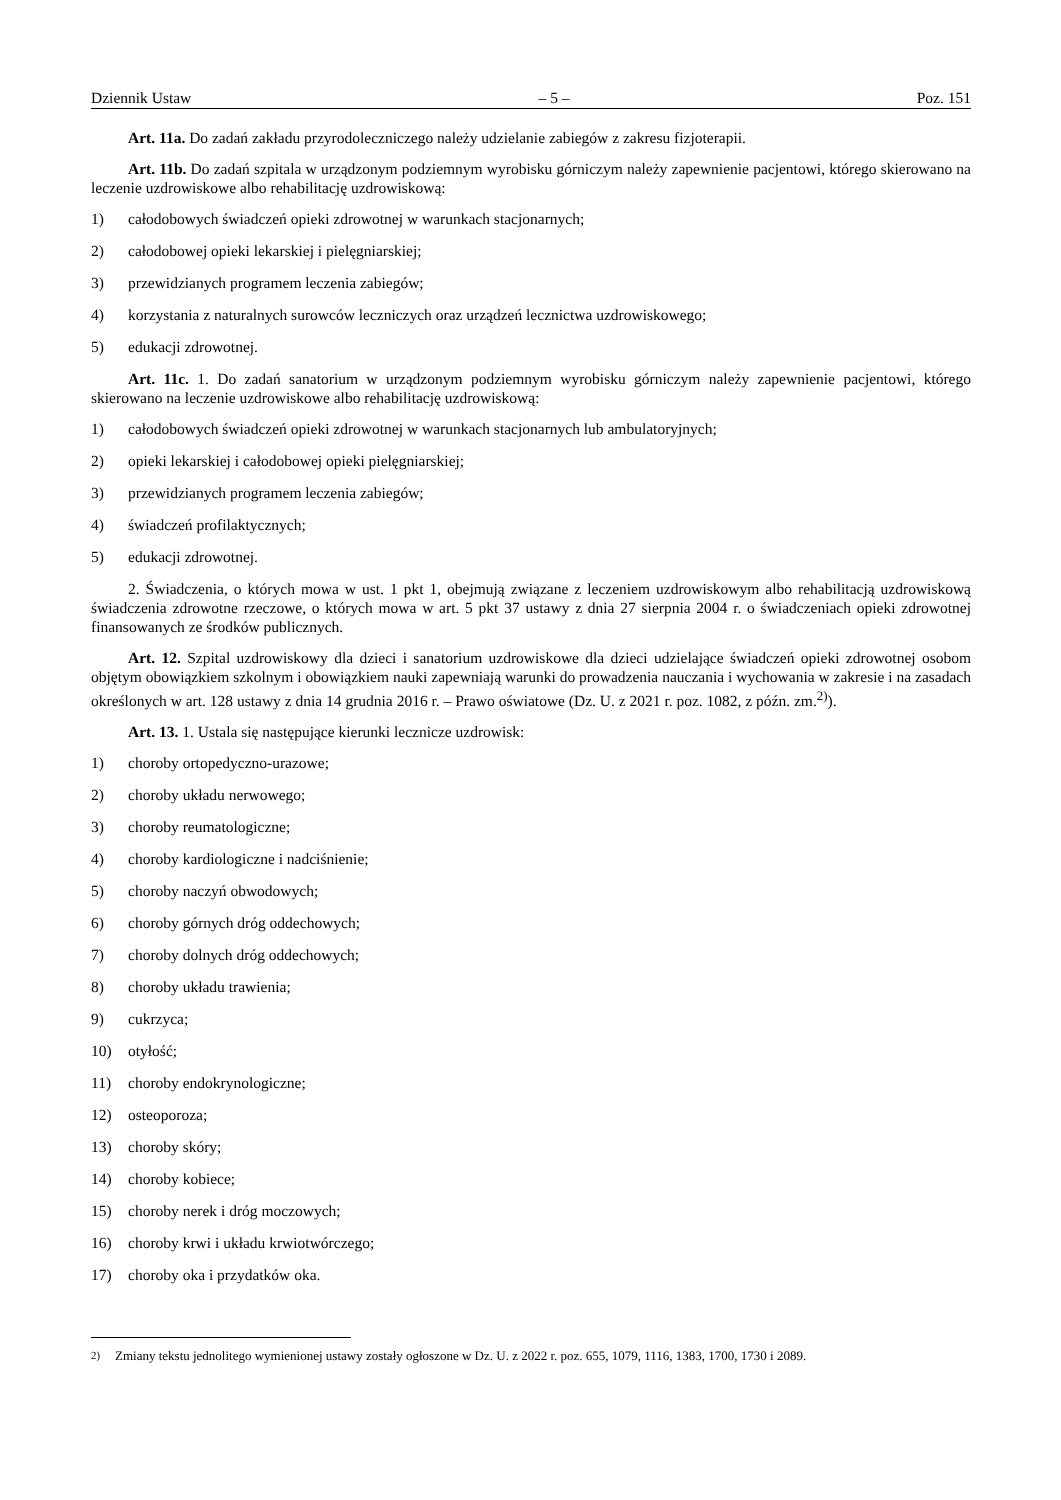Dziennik Ustaw – 5 – Poz. 151
Art. 11a. Do zadań zakładu przyrodoleczniczego należy udzielanie zabiegów z zakresu fizjoterapii.
Art. 11b. Do zadań szpitala w urządzonym podziemnym wyrobisku górniczym należy zapewnienie pacjentowi, którego skierowano na leczenie uzdrowiskowe albo rehabilitację uzdrowiskową:
1) całodobowych świadczeń opieki zdrowotnej w warunkach stacjonarnych;
2) całodobowej opieki lekarskiej i pielęgniarskiej;
3) przewidzianych programem leczenia zabiegów;
4) korzystania z naturalnych surowców leczniczych oraz urządzeń lecznictwa uzdrowiskowego;
5) edukacji zdrowotnej.
Art. 11c. 1. Do zadań sanatorium w urządzonym podziemnym wyrobisku górniczym należy zapewnienie pacjentowi, którego skierowano na leczenie uzdrowiskowe albo rehabilitację uzdrowiskową:
1) całodobowych świadczeń opieki zdrowotnej w warunkach stacjonarnych lub ambulatoryjnych;
2) opieki lekarskiej i całodobowej opieki pielęgniarskiej;
3) przewidzianych programem leczenia zabiegów;
4) świadczeń profilaktycznych;
5) edukacji zdrowotnej.
2. Świadczenia, o których mowa w ust. 1 pkt 1, obejmują związane z leczeniem uzdrowiskowym albo rehabilitacją uzdrowiskową świadczenia zdrowotne rzeczowe, o których mowa w art. 5 pkt 37 ustawy z dnia 27 sierpnia 2004 r. o świadczeniach opieki zdrowotnej finansowanych ze środków publicznych.
Art. 12. Szpital uzdrowiskowy dla dzieci i sanatorium uzdrowiskowe dla dzieci udzielające świadczeń opieki zdrowotnej osobom objętym obowiązkiem szkolnym i obowiązkiem nauki zapewniają warunki do prowadzenia nauczania i wychowania w zakresie i na zasadach określonych w art. 128 ustawy z dnia 14 grudnia 2016 r. – Prawo oświatowe (Dz. U. z 2021 r. poz. 1082, z późn. zm.<sup>2)</sup>).
Art. 13. 1. Ustala się następujące kierunki lecznicze uzdrowisk:
1) choroby ortopedyczno-urazowe;
2) choroby układu nerwowego;
3) choroby reumatologiczne;
4) choroby kardiologiczne i nadciśnienie;
5) choroby naczyń obwodowych;
6) choroby górnych dróg oddechowych;
7) choroby dolnych dróg oddechowych;
8) choroby układu trawienia;
9) cukrzyca;
10) otyłość;
11) choroby endokrynologiczne;
12) osteoporoza;
13) choroby skóry;
14) choroby kobiece;
15) choroby nerek i dróg moczowych;
16) choroby krwi i układu krwiotwórczego;
17) choroby oka i przydatków oka.
<sup>2)</sup> Zmiany tekstu jednolitego wymienionej ustawy zostały ogłoszone w Dz. U. z 2022 r. poz. 655, 1079, 1116, 1383, 1700, 1730 i 2089.